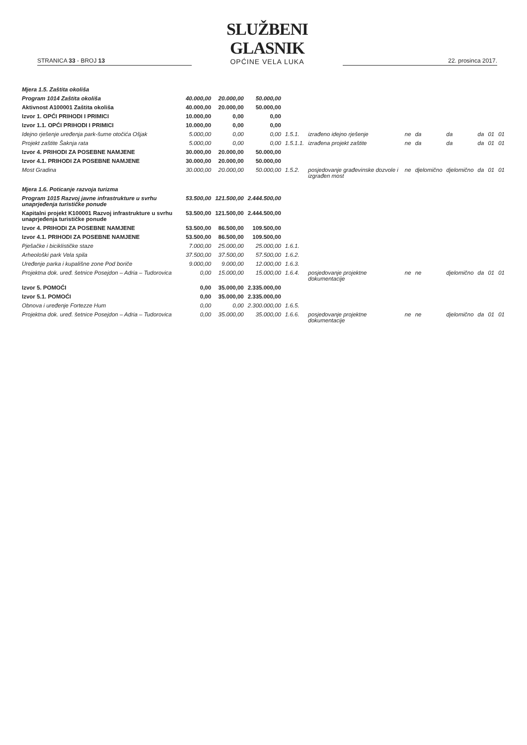STRANICA 33 - BROJ 13
SLUŽBENI GLASNIK
OPĆINE VELA LUKA
22. prosinca 2017.
| Mjera 1.5. Zaštita okoliša | | | | | | | | | | | |
| Program 1014 Zaštita okoliša | 40.000,00 | 20.000,00 | 50.000,00 | | | | | | | | |
| Aktivnost A100001 Zaštita okoliša | 40.000,00 | 20.000,00 | 50.000,00 | | | | | | | | |
| Izvor 1. OPĆI PRIHODI I PRIMICI | 10.000,00 | 0,00 | 0,00 | | | | | | | | |
| Izvor 1.1. OPĆI PRIHODI I PRIMICI | 10.000,00 | 0,00 | 0,00 | | | | | | | | |
| Idejno rješenje uređenja park-šume otočića Ošjak | 5.000,00 | 0,00 | 0,00 | 1.5.1. | izrađeno idejno rješenje | ne | da | da | da | 01 | 01 |
| Projekt zaštite Šaknja rata | 5.000,00 | 0,00 | 0,00 | 1.5.1.1. | izrađena projekt zaštite | ne | da | da | da | 01 | 01 |
| Izvor 4. PRIHODI ZA POSEBNE NAMJENE | 30.000,00 | 20.000,00 | 50.000,00 | | | | | | | | |
| Izvor 4.1. PRIHODI ZA POSEBNE NAMJENE | 30.000,00 | 20.000,00 | 50.000,00 | | | | | | | | |
| Most Gradina | 30.000,00 | 20.000,00 | 50.000,00 | 1.5.2. | posjedovanje građevinske dozvole i izgrađen most | ne | djelomično | djelomično | da | 01 | 01 |
| Mjera 1.6. Poticanje razvoja turizma | | | | | | | | | | | |
| Program 1015 Razvoj javne infrastrukture u svrhu unaprjeđenja turističke ponude | 53.500,00 | 121.500,00 | 2.444.500,00 | | | | | | | | |
| Kapitalni projekt K100001 Razvoj infrastrukture u svrhu unaprjeđenja turističke ponude | 53.500,00 | 121.500,00 | 2.444.500,00 | | | | | | | | |
| Izvor 4. PRIHODI ZA POSEBNE NAMJENE | 53.500,00 | 86.500,00 | 109.500,00 | | | | | | | | |
| Izvor 4.1. PRIHODI ZA POSEBNE NAMJENE | 53.500,00 | 86.500,00 | 109.500,00 | | | | | | | | |
| Pješačke i biciklističke staze | 7.000,00 | 25.000,00 | 25.000,00 | 1.6.1. | | | | | | | |
| Arheološki park Vela spila | 37.500,00 | 37.500,00 | 57.500,00 | 1.6.2. | | | | | | | |
| Uređenje parka i kupališne zone Pod boriče | 9.000,00 | 9.000,00 | 12.000,00 | 1.6.3. | | | | | | | |
| Projektna dok. uređ. šetnice Posejdon – Adria – Tudorovica | 0,00 | 15.000,00 | 15.000,00 | 1.6.4. | posjedovanje projektne dokumentacije | ne | ne | djelomično | da | 01 | 01 |
| Izvor 5. POMOĆI | 0,00 | 35.000,00 | 2.335.000,00 | | | | | | | | |
| Izvor 5.1. POMOĆI | 0,00 | 35.000,00 | 2.335.000,00 | | | | | | | | |
| Obnova i uređenje Fortezze Hum | 0,00 | 0,00 | 2.300.000,00 | 1.6.5. | | | | | | | |
| Projektna dok. uređ. šetnice Posejdon – Adria – Tudorovica | 0,00 | 35.000,00 | 35.000,00 | 1.6.6. | posjedovanje projektne dokumentacije | ne | ne | djelomično | da | 01 | 01 |